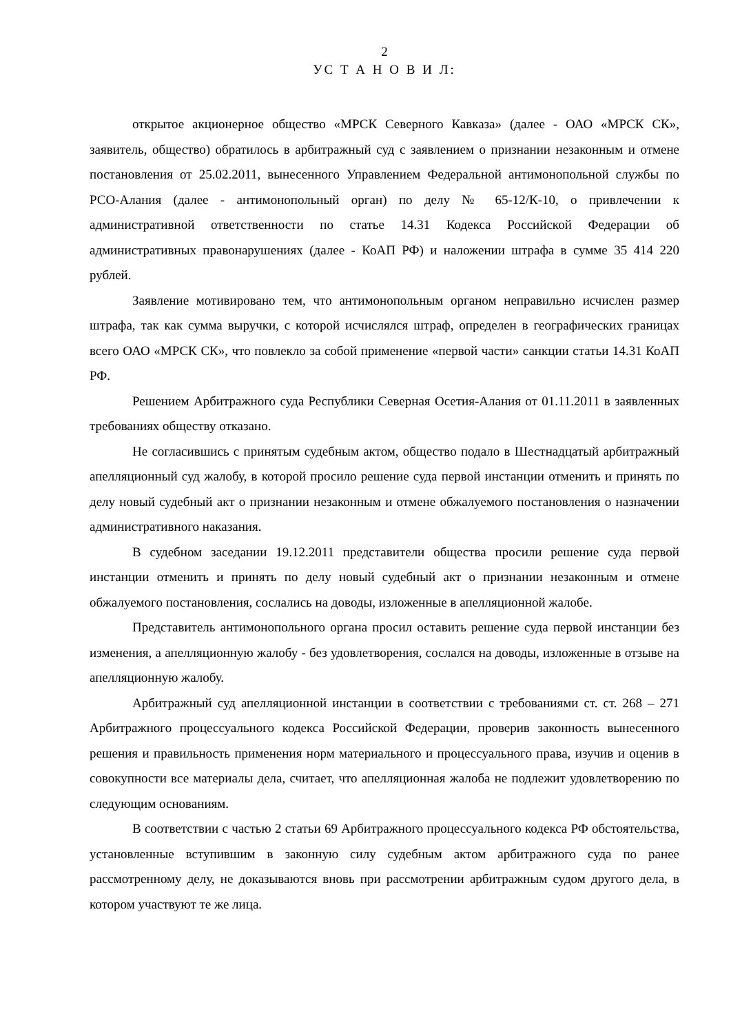2
УС Т А Н О В И Л:
открытое акционерное общество «МРСК Северного Кавказа» (далее - ОАО «МРСК СК», заявитель, общество) обратилось в арбитражный суд с заявлением о признании незаконным и отмене постановления от 25.02.2011, вынесенного Управлением Федеральной антимонопольной службы по РСО-Алания (далее - антимонопольный орган) по делу № 65-12/К-10, о привлечении к административной ответственности по статье 14.31 Кодекса Российской Федерации об административных правонарушениях (далее - КоАП РФ) и наложении штрафа в сумме 35 414 220 рублей.
Заявление мотивировано тем, что антимонопольным органом неправильно исчислен размер штрафа, так как сумма выручки, с которой исчислялся штраф, определен в географических границах всего ОАО «МРСК СК», что повлекло за собой применение «первой части» санкции статьи 14.31 КоАП РФ.
Решением Арбитражного суда Республики Северная Осетия-Алания от 01.11.2011 в заявленных требованиях обществу отказано.
Не согласившись с принятым судебным актом, общество подало в Шестнадцатый арбитражный апелляционный суд жалобу, в которой просило решение суда первой инстанции отменить и принять по делу новый судебный акт о признании незаконным и отмене обжалуемого постановления о назначении административного наказания.
В судебном заседании 19.12.2011 представители общества просили решение суда первой инстанции отменить и принять по делу новый судебный акт о признании незаконным и отмене обжалуемого постановления, сослались на доводы, изложенные в апелляционной жалобе.
Представитель антимонопольного органа просил оставить решение суда первой инстанции без изменения, а апелляционную жалобу - без удовлетворения, сослался на доводы, изложенные в отзыве на апелляционную жалобу.
Арбитражный суд апелляционной инстанции в соответствии с требованиями ст. ст. 268 – 271 Арбитражного процессуального кодекса Российской Федерации, проверив законность вынесенного решения и правильность применения норм материального и процессуального права, изучив и оценив в совокупности все материалы дела, считает, что апелляционная жалоба не подлежит удовлетворению по следующим основаниям.
В соответствии с частью 2 статьи 69 Арбитражного процессуального кодекса РФ обстоятельства, установленные вступившим в законную силу судебным актом арбитражного суда по ранее рассмотренному делу, не доказываются вновь при рассмотрении арбитражным судом другого дела, в котором участвуют те же лица.